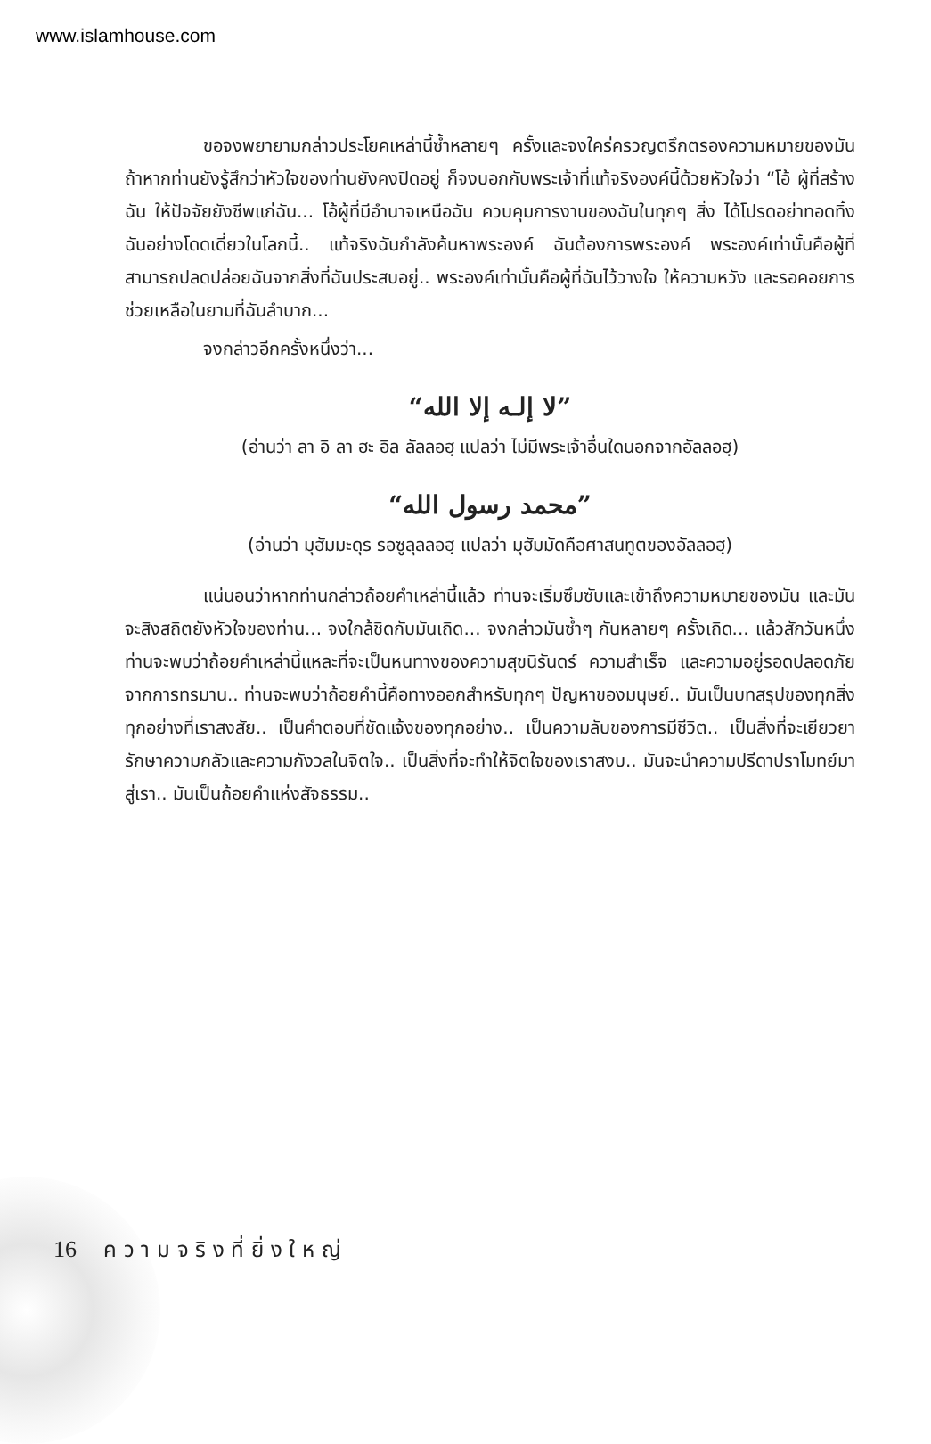www.islamhouse.com
ขอจงพยายามกล่าวประโยคเหล่านี้ซ้ำหลายๆ ครั้งและจงใคร่ครวญตรึกตรองความหมายของมัน ถ้าหากท่านยังรู้สึกว่าหัวใจของท่านยังคงปิดอยู่ ก็จงบอกกับพระเจ้าที่แท้จริงองค์นี้ด้วยหัวใจว่า “โอ้ ผู้ที่สร้างฉัน ให้ปัจจัยยังชีพแก่ฉัน... โอ้ผู้ที่มีอำนาจเหนือฉัน ควบคุมการงานของฉันในทุกๆ สิ่ง ได้โปรดอย่าทอดทิ้งฉันอย่างโดดเดี่ยวในโลกนี้.. แท้จริงฉันกำลังค้นหาพระองค์ ฉันต้องการพระองค์ พระองค์เท่านั้นคือผู้ที่สามารถปลดปล่อยฉันจากสิ่งที่ฉันประสบอยู่.. พระองค์เท่านั้นคือผู้ที่ฉันไว้วางใจ ให้ความหวัง และรอคอยการช่วยเหลือในยามที่ฉันลำบาก...
จงกล่าวอีกครั้งหนึ่งว่า...
“لا إلـه إلا الله”
(อ่านว่า ลา อิ ลา ฮะ อิล ลัลลอฮฺ แปลว่า ไม่มีพระเจ้าอื่นใดนอกจากอัลลอฮฺ)
“محمد رسول الله”
(อ่านว่า มุฮัมมะดุร รอซูลุลลอฮฺ แปลว่า มุฮัมมัดคือศาสนทูตของอัลลอฮฺ)
แน่นอนว่าหากท่านกล่าวถ้อยคำเหล่านี้แล้ว ท่านจะเริ่มซึมซับและเข้าถึงความหมายของมัน และมันจะสิงสถิตยังหัวใจของท่าน... จงใกล้ชิดกับมันเถิด... จงกล่าวมันซ้ำๆ กันหลายๆ ครั้งเถิด... แล้วสักวันหนึ่งท่านจะพบว่าถ้อยคำเหล่านี้แหละที่จะเป็นหนทางของความสุขนิรันดร์ ความสำเร็จ และความอยู่รอดปลอดภัยจากการทรมาน.. ท่านจะพบว่าถ้อยคำนี้คือทางออกสำหรับทุกๆ ปัญหาของมนุษย์.. มันเป็นบทสรุปของทุกสิ่งทุกอย่างที่เราสงสัย.. เป็นคำตอบที่ชัดแจ้งของทุกอย่าง.. เป็นความลับของการมีชีวิต.. เป็นสิ่งที่จะเยียวยารักษาความกลัวและความกังวลในจิตใจ.. เป็นสิ่งที่จะทำให้จิตใจของเราสงบ.. มันจะนำความปรีดาปราโมทย์มาสู่เรา.. มันเป็นถ้อยคำแห่งสัจธรรม..
16 ค ว า ม จ ริ ง ที่ ยิ่ ง ใ ห ญ่